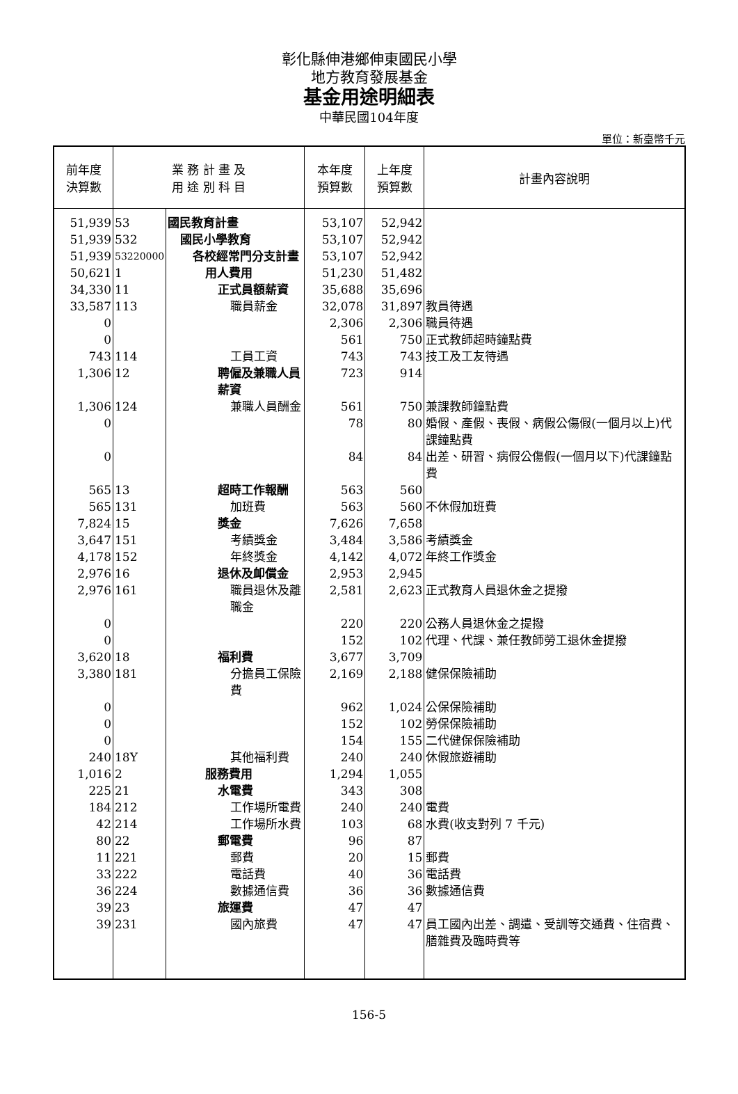彰化縣伸港鄉伸東國民小學
地方教育發展基金
基金用途明細表
中華民國104年度
單位：新臺幣千元
| 前年度 決算數 | 業 務 計 畫 及 用 途 別 科 目 | | 本年度 預算數 | 上年度 預算數 | 計畫內容說明 |
| --- | --- | --- | --- | --- | --- |
| 51,939 | 53 | 國民教育計畫 | 53,107 | 52,942 | |
| 51,939 | 532 | 國民小學教育 | 53,107 | 52,942 | |
| 51,939 | 53220000 | 各校經常門分支計畫 | 53,107 | 52,942 | |
| 50,621 | 1 | 用人費用 | 51,230 | 51,482 | |
| 34,330 | 11 | 正式員額薪資 | 35,688 | 35,696 | |
| 33,587 | 113 | 職員薪金 | 32,078 | 31,897 | 教員待遇 |
| 0 | | | 2,306 | 2,306 | 職員待遇 |
| 0 | | | 561 | 750 | 正式教師超時鐘點費 |
| 743 | 114 | 工員工資 | 743 | 743 | 技工及工友待遇 |
| 1,306 | 12 | 聘僱及兼職人員薪資 | 723 | 914 | |
| 1,306 | 124 | 兼職人員酬金 | 561 | 750 | 兼課教師鐘點費 |
| 0 | | | 78 | 80 | 婚假、產假、喪假、病假公傷假(一個月以上)代課鐘點費 |
| 0 | | | 84 | 84 | 出差、研習、病假公傷假(一個月以下)代課鐘點費 |
| 565 | 13 | 超時工作報酬 | 563 | 560 | |
| 565 | 131 | 加班費 | 563 | 560 | 不休假加班費 |
| 7,824 | 15 | 獎金 | 7,626 | 7,658 | |
| 3,647 | 151 | 考績獎金 | 3,484 | 3,586 | 考績獎金 |
| 4,178 | 152 | 年終獎金 | 4,142 | 4,072 | 年終工作獎金 |
| 2,976 | 16 | 退休及卹償金 | 2,953 | 2,945 | |
| 2,976 | 161 | 職員退休及離職金 | 2,581 | 2,623 | 正式教育人員退休金之提撥 |
| 0 | | | 220 | 220 | 公務人員退休金之提撥 |
| 0 | | | 152 | 102 | 代理、代課、兼任教師勞工退休金提撥 |
| 3,620 | 18 | 福利費 | 3,677 | 3,709 | |
| 3,380 | 181 | 分擔員工保險費 | 2,169 | 2,188 | 健保保險補助 |
| 0 | | | 962 | 1,024 | 公保保險補助 |
| 0 | | | 152 | 102 | 勞保保險補助 |
| 0 | | | 154 | 155 | 二代健保保險補助 |
| 240 | 18Y | 其他福利費 | 240 | 240 | 休假旅遊補助 |
| 1,016 | 2 | 服務費用 | 1,294 | 1,055 | |
| 225 | 21 | 水電費 | 343 | 308 | |
| 184 | 212 | 工作場所電費 | 240 | 240 | 電費 |
| 42 | 214 | 工作場所水費 | 103 | 68 | 水費(收支對列 7 千元) |
| 80 | 22 | 郵電費 | 96 | 87 | |
| 11 | 221 | 郵費 | 20 | 15 | 郵費 |
| 33 | 222 | 電話費 | 40 | 36 | 電話費 |
| 36 | 224 | 數據通信費 | 36 | 36 | 數據通信費 |
| 39 | 23 | 旅運費 | 47 | 47 | |
| 39 | 231 | 國內旅費 | 47 | 47 | 員工國內出差、調遣、受訓等交通費、住宿費、膳雜費及臨時費等 |
156-5